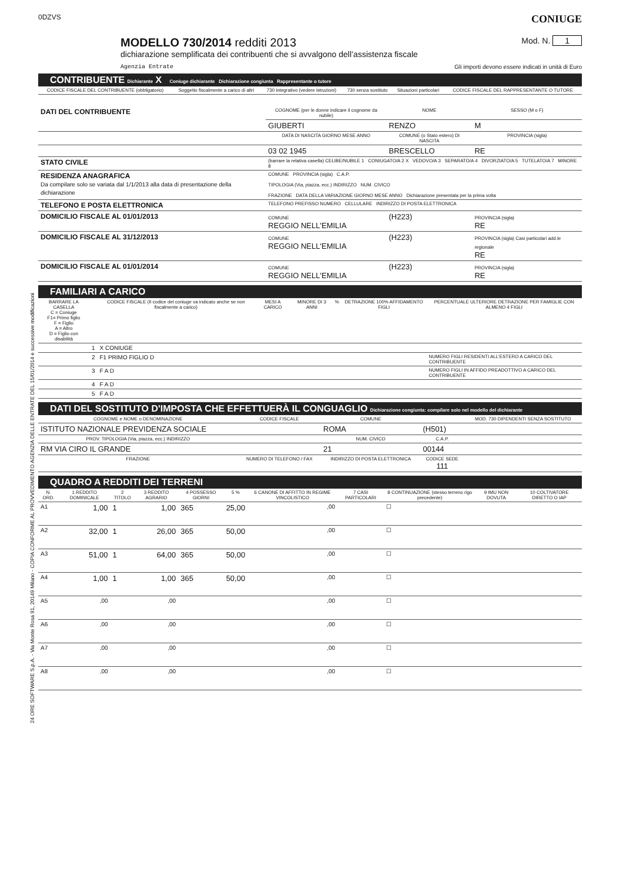24 ORE SOFTWARE S.p.A. - Via Monte Rosa 91, 20149 Milano - COPIA CONFORME AL PROVVEDIMENTO AGENZIA DELLE ENTRATE DEL 15/01/2014 e successive modificazioni
0DZVS CONIUGE
MODELLO 730/2014 redditi 2013
Mod. N. 1
dichiarazione semplificata dei contribuenti che si avvalgono dell’assistenza fiscale
Agenzia Entrate Gli importi devono essere indicati in unità di Euro
CONTRIBUENTE Dichiarante X Coniuge dichiarante Dichiarazione congiunta Rappresentante o tutore
| CODICE FISCALE DEL CONTRIBUENTE (obbligatorio) | Soggetto fiscalmente a carico di altri | 730 integrativo (vedere istruzioni) | 730 senza sostituto | Situazioni particolari | CODICE FISCALE DEL RAPPRESENTANTE O TUTORE |
| --- | --- | --- | --- | --- | --- |
| DATI DEL CONTRIBUENTE | COGNOME (per le donne indicare il cognome da nubile) | NOME | SESSO (M o F) |
| | GIUBERTI | RENZO | M |
| | DATA DI NASCITA GIORNO MESE ANNO | COMUNE (o Stato estero) DI NASCITA | PROVINCIA (sigla) |
| | 03 02 1945 | BRESCELLO | RE |
| STATO CIVILE | (barrare la relativa casella) CELIBE/NUBILE 1 CONIUGATO/A 2 X VEDOVO/A 3 SEPARATO/A 4 DIVORZIATO/A 5 TUTELATO/A 7 MINORE 8 | | |
| RESIDENZA ANAGRAFICA Da compilare solo se variata dal 1/1/2013 alla data di presentazione della dichiarazione | COMUNE PROVINCIA (sigla) C.A.P. TIPOLOGIA (Via, piazza, ecc.) INDIRIZZO NUM. CIVICO FRAZIONE DATA DELLA VARIAZIONE GIORNO MESE ANNO Dichiarazione presentata per la prima volta | | |
| TELEFONO E POSTA ELETTRONICA | TELEFONO PREFISSO NUMERO CELLULARE INDIRIZZO DI POSTA ELETTRONICA | | |
| DOMICILIO FISCALE AL 01/01/2013 | COMUNE REGGIO NELL'EMILIA | (H223) | PROVINCIA (sigla) RE |
| DOMICILIO FISCALE AL 31/12/2013 | COMUNE REGGIO NELL'EMILIA | (H223) | PROVINCIA (sigla) Casi particolari add.le regionale RE |
| DOMICILIO FISCALE AL 01/01/2014 | COMUNE REGGIO NELL'EMILIA | (H223) | PROVINCIA (sigla) RE |
FAMILIARI A CARICO
| BARRARE LA CASELLA C = Coniuge F1= Primo figlio F = Figlio A = Altro D = Figlio con disabilità | | CODICE FISCALE (Il codice del coniuge va indicato anche se non fiscalmente a carico) | MESI A CARICO | MINORE DI 3 ANNI | % | DETRAZIONE 100% AFFIDAMENTO FIGLI | PERCENTUALE ULTERIORE DETRAZIONE PER FAMIGLIE CON ALMENO 4 FIGLI |
| --- | --- | --- | --- | --- | --- | --- | --- |
| | 1 | X CONIUGE | | | | | |
| | 2 | F1 PRIMO FIGLIO D | | | | | NUMERO FIGLI RESIDENTI ALL'ESTERO A CARICO DEL CONTRIBUENTE |
| | 3 | F A D | | | | | NUMERO FIGLI IN AFFIDO PREADOTTIVO A CARICO DEL CONTRIBUENTE |
| | 4 | F A D | | | | | |
| | 5 | F A D | | | | | |
DATI DEL SOSTITUTO D'IMPOSTA CHE EFFETTUERÀ IL CONGUAGLIO Dichiarazione congiunta: compilare solo nel modello del dichiarante
| COGNOME e NOME o DENOMINAZIONE | CODICE FISCALE | COMUNE | | MOD. 730 DIPENDENTI SENZA SOSTITUTO |
| --- | --- | --- | --- | --- |
| ISTITUTO NAZIONALE PREVIDENZA SOCIALE | | ROMA | (H501) | |
| PROV. TIPOLOGIA (Via, piazza, ecc.) INDIRIZZO | | NUM. CIVICO | C.A.P. | |
| RM VIA CIRO IL GRANDE | | 21 | 00144 | |
| FRAZIONE | NUMERO DI TELEFONO / FAX | INDIRIZZO DI POSTA ELETTRONICA | CODICE SEDE 111 | |
QUADRO A REDDITI DEI TERRENI
| N. ORD. | 1 REDDITO DOMINICALE | 2 TITOLO | 3 REDDITO AGRARIO | 4 POSSESSO GIORNI | 5 % | 6 CANONE DI AFFITTO IN REGIME VINCOLISTICO | 7 CASI PARTICOLARI | 8 CONTINUAZIONE (stesso terreno rigo precedente) | 9 IMU NON DOVUTA | 10 COLTIVATORE DIRETTO O IAP |
| --- | --- | --- | --- | --- | --- | --- | --- | --- | --- | --- |
| A1 | 1,00 | 1 | 1,00 | 365 | 25,00 | ,00 | | ☐ | | |
| A2 | 32,00 | 1 | 26,00 | 365 | 50,00 | ,00 | | ☐ | | |
| A3 | 51,00 | 1 | 64,00 | 365 | 50,00 | ,00 | | ☐ | | |
| A4 | 1,00 | 1 | 1,00 | 365 | 50,00 | ,00 | | ☐ | | |
| A5 | ,00 | | ,00 | | | ,00 | | ☐ | | |
| A6 | ,00 | | ,00 | | | ,00 | | ☐ | | |
| A7 | ,00 | | ,00 | | | ,00 | | ☐ | | |
| A8 | ,00 | | ,00 | | | ,00 | | ☐ | | |